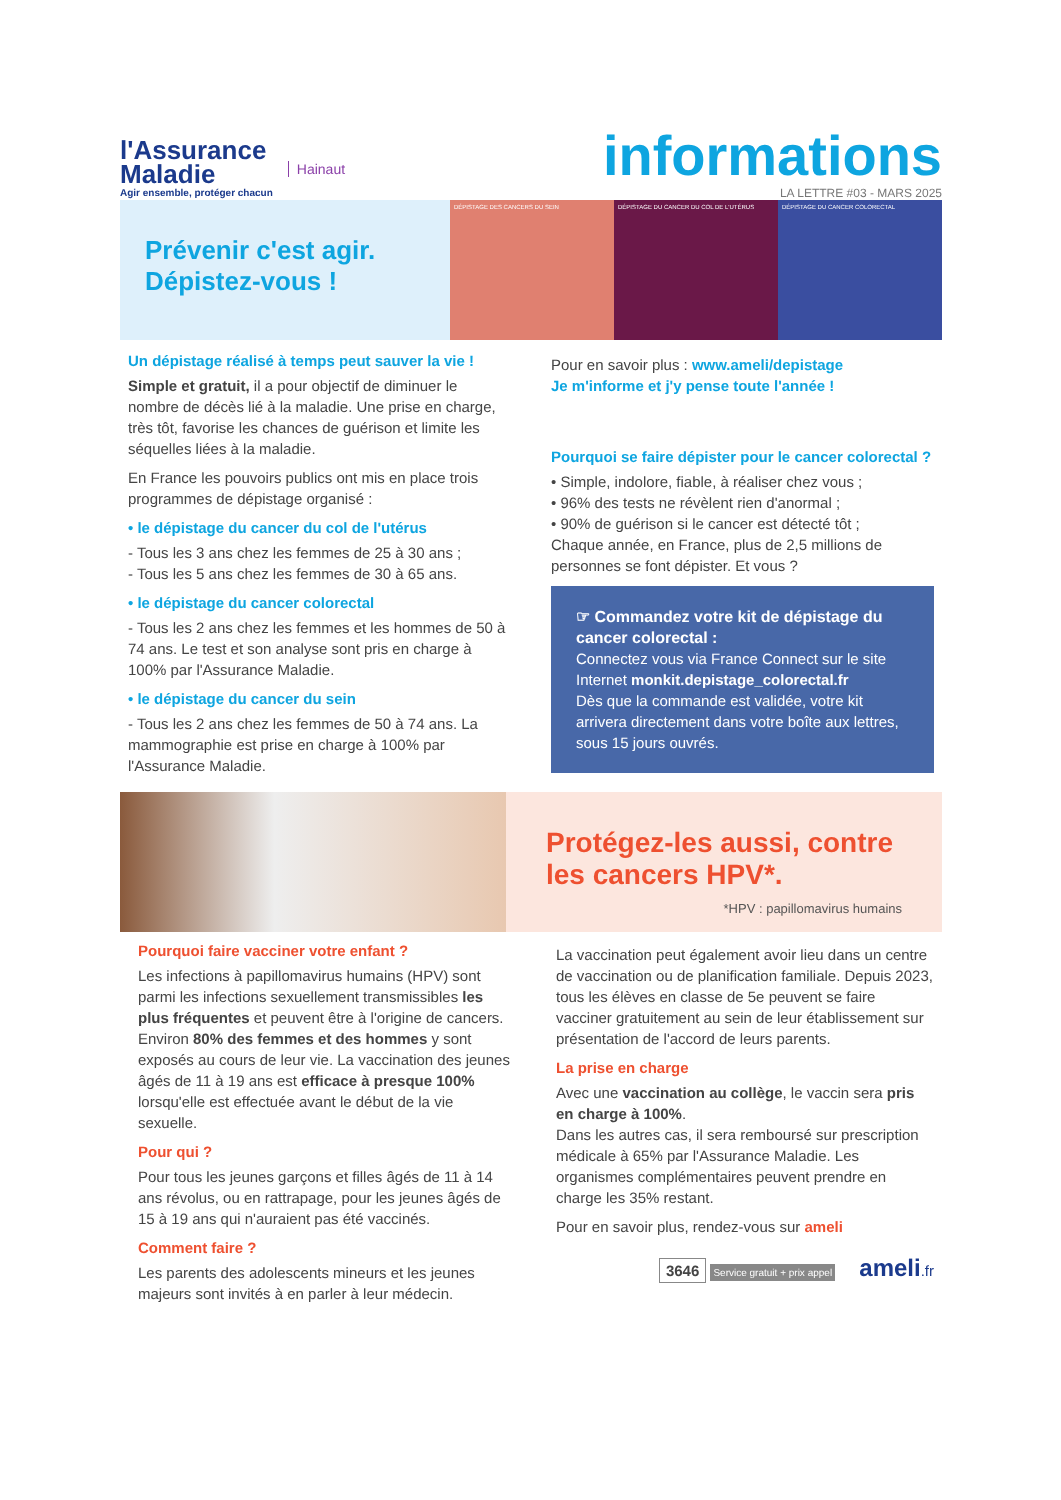l'Assurance
Maladie
Agir ensemble, protéger chacun
Hainaut
informations
LA LETTRE #03 - MARS 2025
Prévenir c'est agir.
Dépistez-vous !
DÉPISTAGE DES CANCERS DU SEIN DÉPISTAGE DU CANCER DU COL DE L'UTÉRUS
DÉPISTAGE DU CANCER COLORECTAL
Un dépistage réalisé à temps peut sauver la vie !
Simple et gratuit, il a pour objectif de diminuer le nombre de décès lié à la maladie. Une prise en charge, très tôt, favorise les chances de guérison et limite les séquelles liées à la maladie.
En France les pouvoirs publics ont mis en place trois programmes de dépistage organisé :
• le dépistage du cancer du col de l'utérus
- Tous les 3 ans chez les femmes de 25 à 30 ans ;
- Tous les 5 ans chez les femmes de 30 à 65 ans.
• le dépistage du cancer colorectal
- Tous les 2 ans chez les femmes et les hommes de 50 à 74 ans. Le test et son analyse sont pris en charge à 100% par l'Assurance Maladie.
• le dépistage du cancer du sein
- Tous les 2 ans chez les femmes de 50 à 74 ans. La mammographie est prise en charge à 100% par l'Assurance Maladie.
Pour en savoir plus : www.ameli/depistage
Je m'informe et j'y pense toute l'année !
Pourquoi se faire dépister pour le cancer colorectal ?
• Simple, indolore, fiable, à réaliser chez vous ;
• 96% des tests ne révèlent rien d'anormal ;
• 90% de guérison si le cancer est détecté tôt ;
Chaque année, en France, plus de 2,5 millions de personnes se font dépister. Et vous ?
☞ Commandez votre kit de dépistage du cancer colorectal :
Connectez vous via France Connect sur le site Internet monkit.depistage_colorectal.fr
Dès que la commande est validée, votre kit arrivera directement dans votre boîte aux lettres, sous 15 jours ouvrés.
Protégez-les aussi, contre les cancers HPV*.
*HPV : papillomavirus humains
Pourquoi faire vacciner votre enfant ?
Les infections à papillomavirus humains (HPV) sont parmi les infections sexuellement transmissibles les plus fréquentes et peuvent être à l'origine de cancers. Environ 80% des femmes et des hommes y sont exposés au cours de leur vie. La vaccination des jeunes âgés de 11 à 19 ans est efficace à presque 100% lorsqu'elle est effectuée avant le début de la vie sexuelle.
Pour qui ?
Pour tous les jeunes garçons et filles âgés de 11 à 14 ans révolus, ou en rattrapage, pour les jeunes âgés de 15 à 19 ans qui n'auraient pas été vaccinés.
Comment faire ?
Les parents des adolescents mineurs et les jeunes majeurs sont invités à en parler à leur médecin.
La vaccination peut également avoir lieu dans un centre de vaccination ou de planification familiale. Depuis 2023, tous les élèves en classe de 5e peuvent se faire vacciner gratuitement au sein de leur établissement sur présentation de l'accord de leurs parents.
La prise en charge
Avec une vaccination au collège, le vaccin sera pris en charge à 100%.
Dans les autres cas, il sera remboursé sur prescription médicale à 65% par l'Assurance Maladie. Les organismes complémentaires peuvent prendre en charge les 35% restant.
Pour en savoir plus, rendez-vous sur ameli
3646 Service gratuit + prix appel ameli.fr